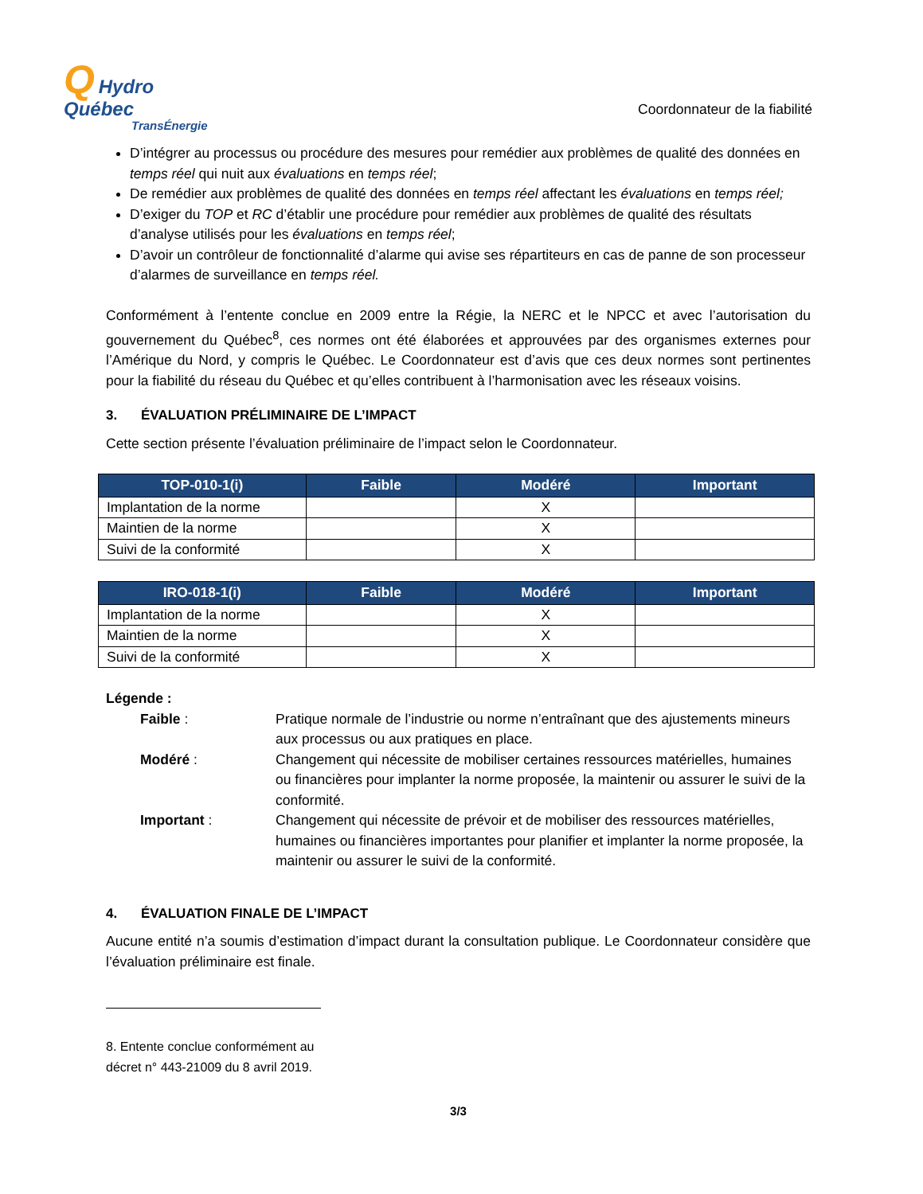Q Hydro
Québec
TransÉnergie
Coordonnateur de la fiabilité
D’intégrer au processus ou procédure des mesures pour remédier aux problèmes de qualité des données en temps réel qui nuit aux évaluations en temps réel;
De remédier aux problèmes de qualité des données en temps réel affectant les évaluations en temps réel;
D’exiger du TOP et RC d’établir une procédure pour remédier aux problèmes de qualité des résultats d’analyse utilisés pour les évaluations en temps réel;
D’avoir un contrôleur de fonctionnalité d’alarme qui avise ses répartiteurs en cas de panne de son processeur d’alarmes de surveillance en temps réel.
Conformément à l’entente conclue en 2009 entre la Régie, la NERC et le NPCC et avec l’autorisation du gouvernement du Québec<sup>8</sup>, ces normes ont été élaborées et approuvées par des organismes externes pour l’Amérique du Nord, y compris le Québec. Le Coordonnateur est d’avis que ces deux normes sont pertinentes pour la fiabilité du réseau du Québec et qu’elles contribuent à l’harmonisation avec les réseaux voisins.
3. ÉVALUATION PRÉLIMINAIRE DE L’IMPACT
Cette section présente l’évaluation préliminaire de l’impact selon le Coordonnateur.
| TOP-010-1(i) | Faible | Modéré | Important |
| --- | --- | --- | --- |
| Implantation de la norme | | X | |
| Maintien de la norme | | X | |
| Suivi de la conformité | | X | |
| IRO-018-1(i) | Faible | Modéré | Important |
| --- | --- | --- | --- |
| Implantation de la norme | | X | |
| Maintien de la norme | | X | |
| Suivi de la conformité | | X | |
Légende :
Faible :
Pratique normale de l’industrie ou norme n’entraînant que des ajustements mineurs aux processus ou aux pratiques en place.
Modéré :
Changement qui nécessite de mobiliser certaines ressources matérielles, humaines ou financières pour implanter la norme proposée, la maintenir ou assurer le suivi de la conformité.
Important :
Changement qui nécessite de prévoir et de mobiliser des ressources matérielles, humaines ou financières importantes pour planifier et implanter la norme proposée, la maintenir ou assurer le suivi de la conformité.
4. ÉVALUATION FINALE DE L’IMPACT
Aucune entité n’a soumis d’estimation d’impact durant la consultation publique. Le Coordonnateur considère que l’évaluation préliminaire est finale.
8. Entente conclue conformément au décret n° 443-21009 du 8 avril 2019.
3/3